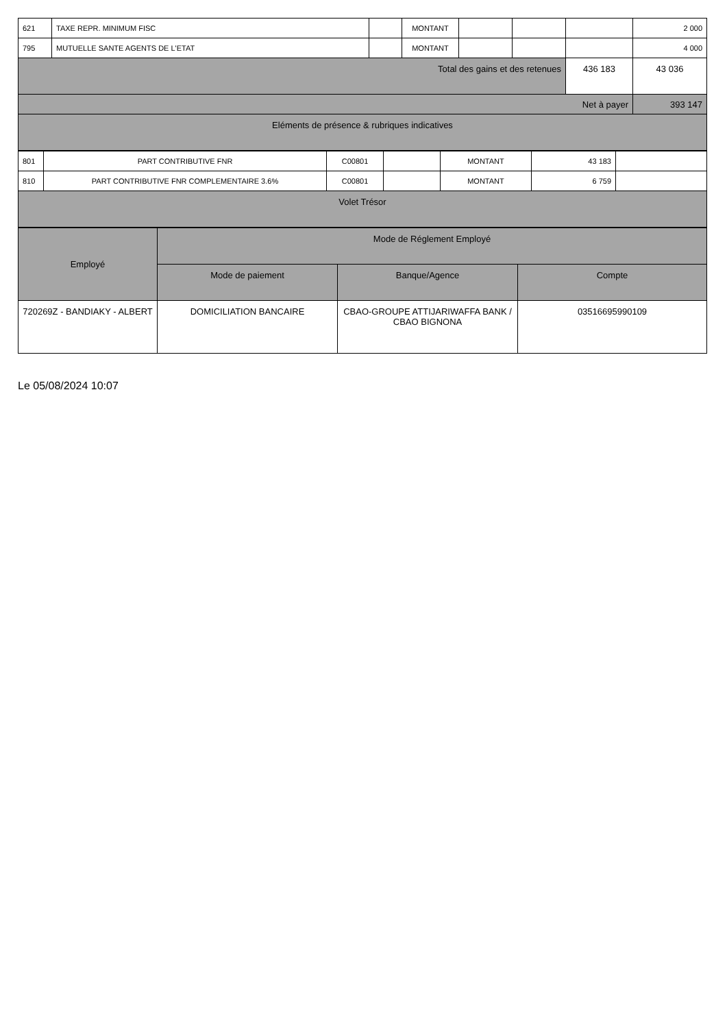| 621 | TAXE REPR. MINIMUM FISC | | MONTANT | | | | 2 000 |
| 795 | MUTUELLE SANTE AGENTS DE L'ETAT | | MONTANT | | | | 4 000 |
| Total des gains et des retenues | | | | | | 436 183 | 43 036 |
| Net à payer | | | | | | | 393 147 |
| Eléments de présence & rubriques indicatives | | | | | | | |
| 801 | PART CONTRIBUTIVE FNR | C00801 | | MONTANT | 43 183 | |
| 810 | PART CONTRIBUTIVE FNR COMPLEMENTAIRE 3.6% | C00801 | | MONTANT | 6 759 | |
| Volet Trésor | | | | | | |
| Employé | Mode de Réglement Employé | | |
| --- | --- | --- | --- |
| | Mode de paiement | Banque/Agence | Compte |
| 720269Z - BANDIAKY - ALBERT | DOMICILIATION BANCAIRE | CBAO-GROUPE ATTIJARIWAFFA BANK / CBAO BIGNONA | 03516695990109 |
Le 05/08/2024 10:07